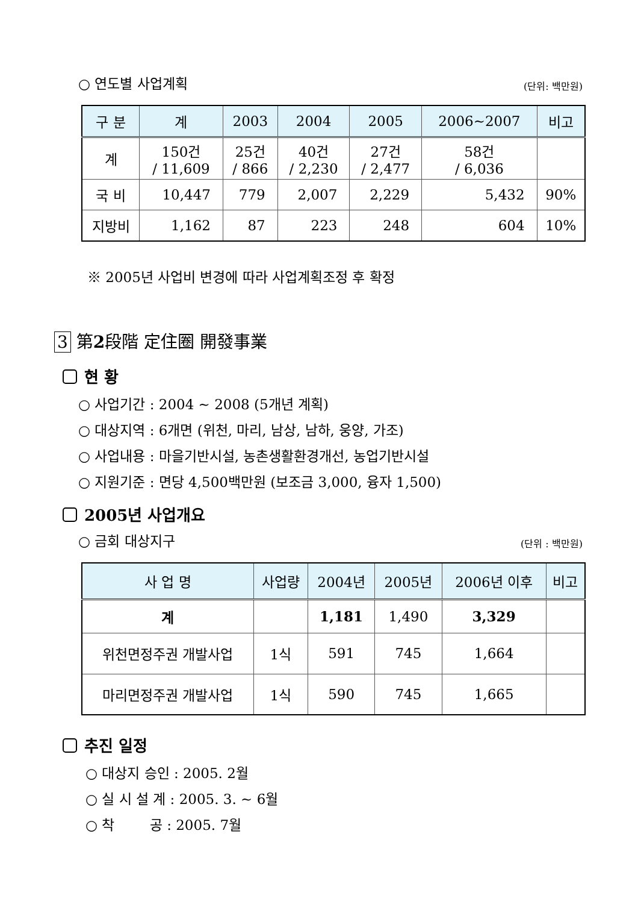○ 연도별 사업계획 (단위: 백만원)
| 구 분 | 계 | 2003 | 2004 | 2005 | 2006~2007 | 비고 |
| --- | --- | --- | --- | --- | --- | --- |
| 계 | 150건 / 11,609 | 25건 / 866 | 40건 / 2,230 | 27건 / 2,477 | 58건 / 6,036 | |
| 국 비 | 10,447 | 779 | 2,007 | 2,229 | 5,432 | 90% |
| 지방비 | 1,162 | 87 | 223 | 248 | 604 | 10% |
※ 2005년 사업비 변경에 따라 사업계획조정 후 확정
3 第2段階 定住圈 開發事業
현 황
○ 사업기간 : 2004 ~ 2008 (5개년 계획)
○ 대상지역 : 6개면 (위천, 마리, 남상, 남하, 웅양, 가조)
○ 사업내용 : 마을기반시설, 농촌생활환경개선, 농업기반시설
○ 지원기준 : 면당 4,500백만원 (보조금 3,000, 융자 1,500)
2005년 사업개요
○ 금회 대상지구 (단위 : 백만원)
| 사 업 명 | 사업량 | 2004년 | 2005년 | 2006년 이후 | 비고 |
| --- | --- | --- | --- | --- | --- |
| 계 | | 1,181 | 1,490 | 3,329 | |
| 위천면정주권 개발사업 | 1식 | 591 | 745 | 1,664 | |
| 마리면정주권 개발사업 | 1식 | 590 | 745 | 1,665 | |
추진 일정
○ 대상지 승인 : 2005. 2월
○ 실 시 설 계 : 2005. 3. ~ 6월
○ 착 공 : 2005. 7월